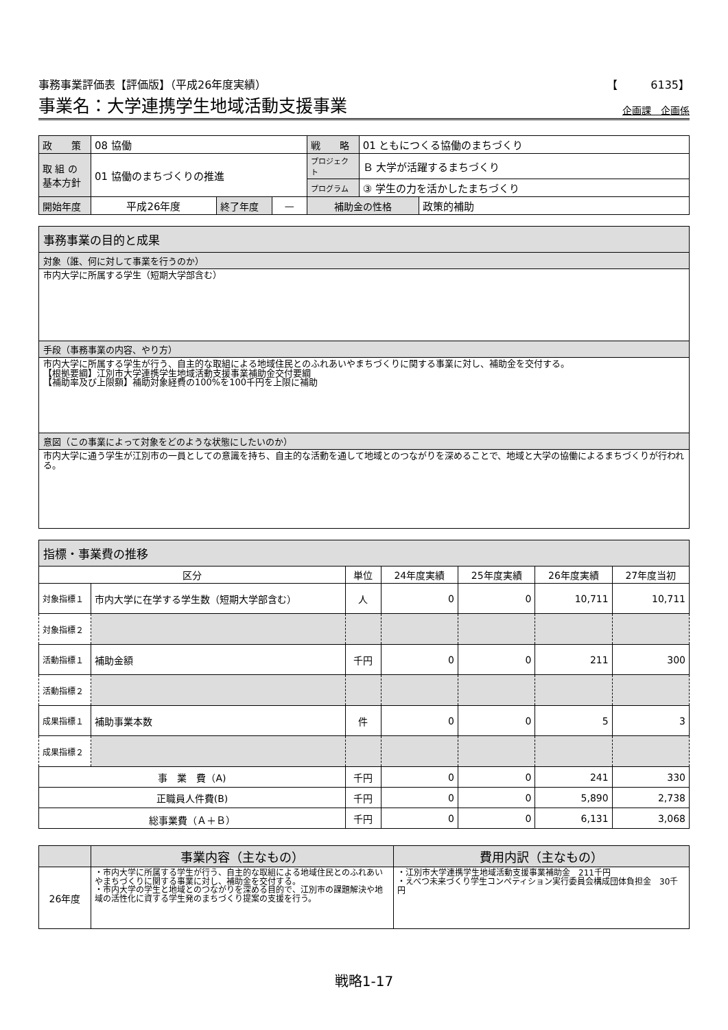事務事業評価表【評価版】（平成26年度実績） 【　　　6135】
事業名：大学連携学生地域活動支援事業 企画課　企画係
| 政 策 | 08 協働 | | | 戦 略 | 01 ともにつくる協働のまちづくり | |
| 取 組 の 基本方針 | 01 協働のまちづくりの推進 | | | プロジェクト | Ｂ 大学が活躍するまちづくり | |
| | | | | プログラム | ③ 学生の力を活かしたまちづくり | |
| 開始年度 | 平成26年度 | 終了年度 | — | 補助金の性格 | | 政策的補助 |
事務事業の目的と成果
対象（誰、何に対して事業を行うのか）
市内大学に所属する学生（短期大学部含む）
手段（事務事業の内容、やり方）
市内大学に所属する学生が行う、自主的な取組による地域住民とのふれあいやまちづくりに関する事業に対し、補助金を交付する。
【根拠要綱】江別市大学連携学生地域活動支援事業補助金交付要綱
【補助率及び上限額】補助対象経費の100%を100千円を上限に補助
意図（この事業によって対象をどのような状態にしたいのか）
市内大学に通う学生が江別市の一員としての意識を持ち、自主的な活動を通して地域とのつながりを深めることで、地域と大学の協働によるまちづくりが行われる。
指標・事業費の推移
| 区分 | | 単位 | 24年度実績 | 25年度実績 | 26年度実績 | 27年度当初 |
| --- | --- | --- | --- | --- | --- | --- |
| 対象指標１ | 市内大学に在学する学生数（短期大学部含む） | 人 | 0 | 0 | 10,711 | 10,711 |
| 対象指標２ | | | | | | |
| 活動指標１ | 補助金額 | 千円 | 0 | 0 | 211 | 300 |
| 活動指標２ | | | | | | |
| 成果指標１ | 補助事業本数 | 件 | 0 | 0 | 5 | 3 |
| 成果指標２ | | | | | | |
| 事 業 費（A) | | 千円 | 0 | 0 | 241 | 330 |
| 正職員人件費(B) | | 千円 | 0 | 0 | 5,890 | 2,738 |
| 総事業費（Ａ＋Ｂ） | | 千円 | 0 | 0 | 6,131 | 3,068 |
| | 事業内容（主なもの） | 費用内訳（主なもの） |
| --- | --- | --- |
| 26年度 | ・市内大学に所属する学生が行う、自主的な取組による地域住民とのふれあいやまちづくりに関する事業に対し、補助金を交付する。 ・市内大学の学生と地域とのつながりを深める目的で、江別市の課題解決や地域の活性化に資する学生発のまちづくり提案の支援を行う。 | ・江別市大学連携学生地域活動支援事業補助金 211千円 ・えべつ未来づくり学生コンペティション実行委員会構成団体負担金 30千円 |
戦略1-17